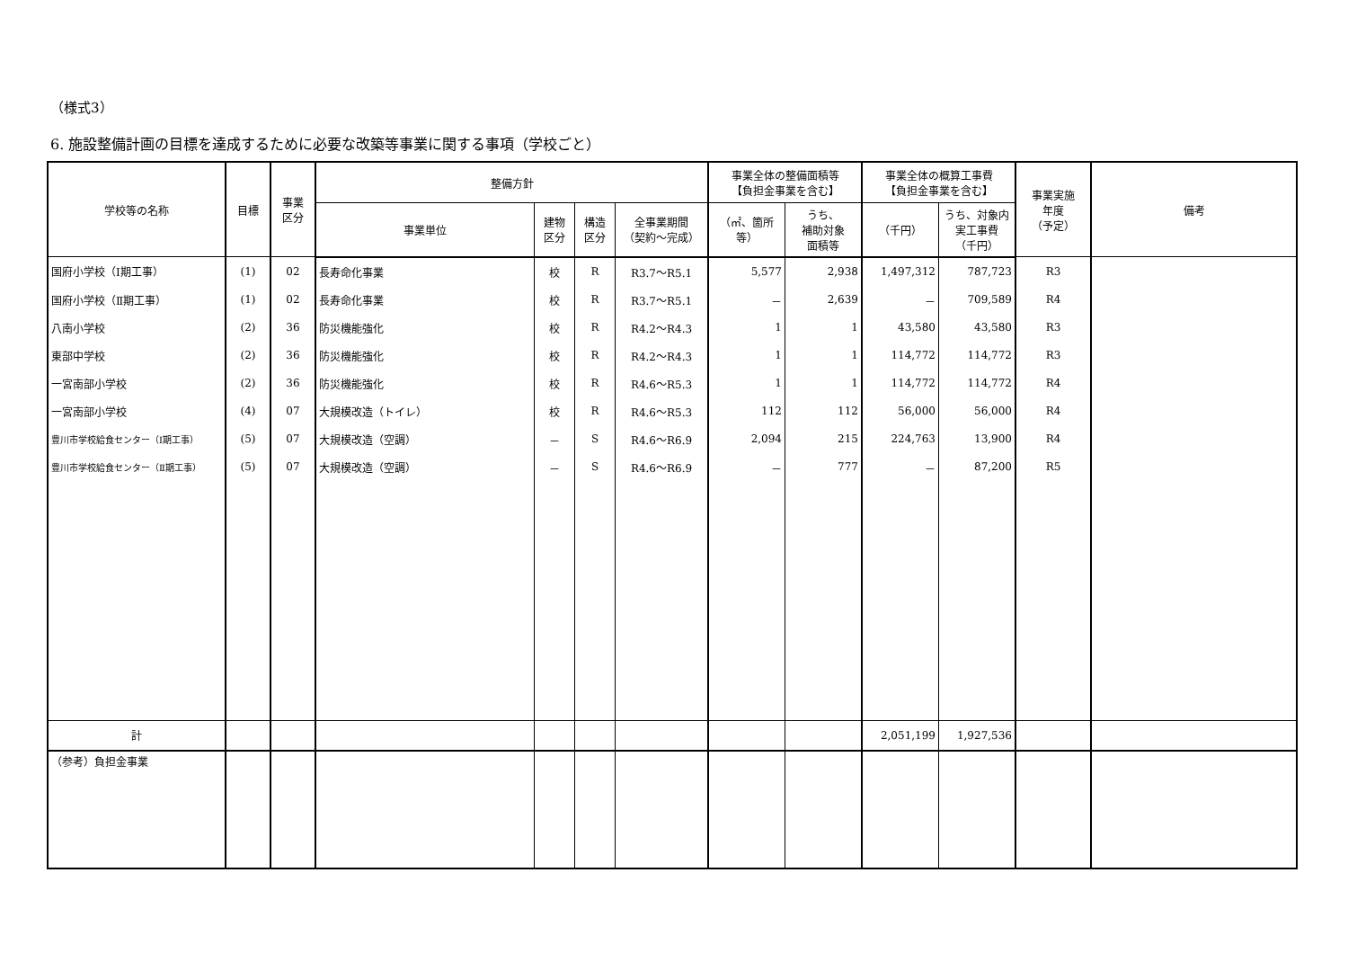（様式3）
6. 施設整備計画の目標を達成するために必要な改築等事業に関する事項（学校ごと）
| 学校等の名称 | 目標 | 事業 区分 | 整備方針 | | | | 事業全体の整備面積等 【負担金事業を含む】 | | 事業全体の概算工事費 【負担金事業を含む】 | | 事業実施 年度 （予定） | 備考 |
| --- | --- | --- | --- | --- | --- | --- | --- | --- | --- | --- | --- | --- |
| | | | 事業単位 | 建物 区分 | 構造 区分 | 全事業期間 （契約～完成） | （㎡、箇所 等） | うち、 補助対象 面積等 | （千円） | うち、対象内 実工事費 （千円） | | |
| 国府小学校（Ⅰ期工事） | (1) | 02 | 長寿命化事業 | 校 | R | R3.7～R5.1 | 5,577 | 2,938 | 1,497,312 | 787,723 | R3 | |
| 国府小学校（Ⅱ期工事） | (1) | 02 | 長寿命化事業 | 校 | R | R3.7～R5.1 | － | 2,639 | － | 709,589 | R4 | |
| 八南小学校 | (2) | 36 | 防災機能強化 | 校 | R | R4.2～R4.3 | 1 | 1 | 43,580 | 43,580 | R3 | |
| 東部中学校 | (2) | 36 | 防災機能強化 | 校 | R | R4.2～R4.3 | 1 | 1 | 114,772 | 114,772 | R3 | |
| 一宮南部小学校 | (2) | 36 | 防災機能強化 | 校 | R | R4.6～R5.3 | 1 | 1 | 114,772 | 114,772 | R4 | |
| 一宮南部小学校 | (4) | 07 | 大規模改造（トイレ） | 校 | R | R4.6～R5.3 | 112 | 112 | 56,000 | 56,000 | R4 | |
| 豊川市学校給食センター（Ⅰ期工事） | (5) | 07 | 大規模改造（空調） | － | S | R4.6～R6.9 | 2,094 | 215 | 224,763 | 13,900 | R4 | |
| 豊川市学校給食センター（Ⅱ期工事） | (5) | 07 | 大規模改造（空調） | － | S | R4.6～R6.9 | － | 777 | － | 87,200 | R5 | |
| 計 | | | | | | | | | 2,051,199 | 1,927,536 | | |
| （参考）負担金事業 | | | | | | | | | | | | |